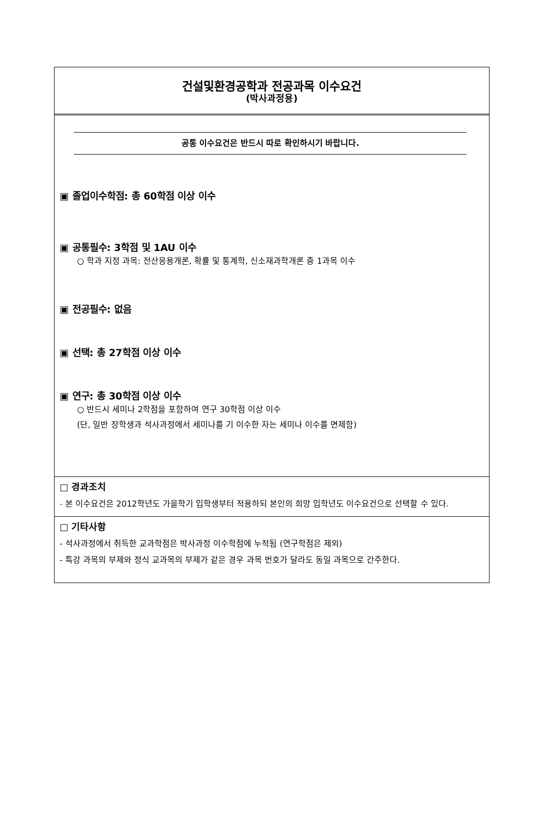건설및환경공학과 전공과목 이수요건
(박사과정용)
공통 이수요건은 반드시 따로 확인하시기 바랍니다.
▣ 졸업이수학점: 총 60학점 이상 이수
▣ 공통필수: 3학점 및 1AU 이수
○ 학과 지정 과목: 전산응용개론, 확률 및 통계학, 신소재과학개론 중 1과목 이수
▣ 전공필수: 없음
▣ 선택: 총 27학점 이상 이수
▣ 연구: 총 30학점 이상 이수
○ 반드시 세미나 2학점을 포함하여 연구 30학점 이상 이수
(단, 일반 장학생과 석사과정에서 세미나를 기 이수한 자는 세미나 이수를 면제함)
□ 경과조치
- 본 이수요건은 2012학년도 가을학기 입학생부터 적용하되 본인의 희망 입학년도 이수요건으로 선택할 수 있다.
□ 기타사항
- 석사과정에서 취득한 교과학점은 박사과정 이수학점에 누적됨 (연구학점은 제외)
- 특강 과목의 부제와 정식 교과목의 부제가 같은 경우 과목 번호가 달라도 동일 과목으로 간주한다.